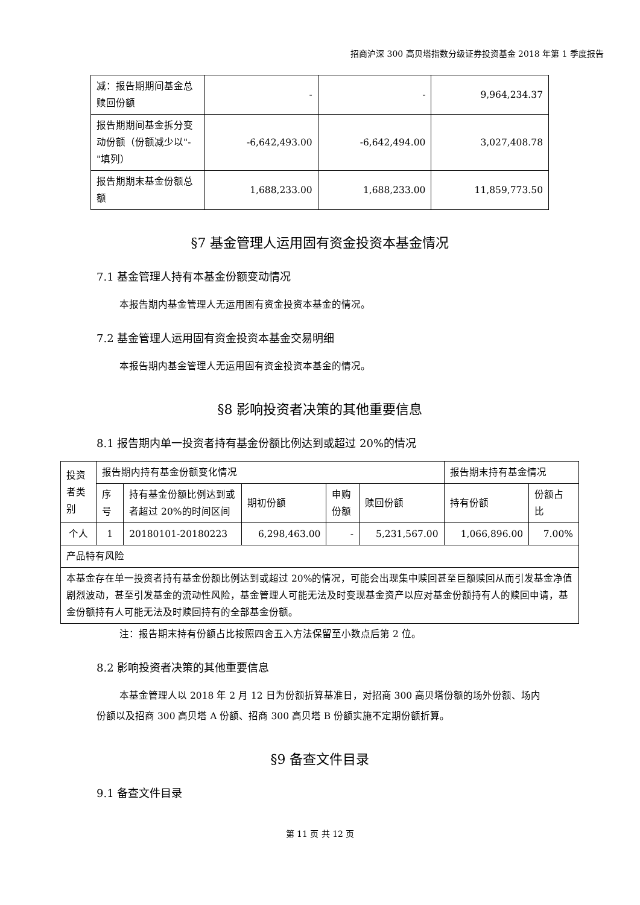招商沪深 300 高贝塔指数分级证券投资基金 2018 年第 1 季度报告
| 减：报告期期间基金总赎回份额 | - | - | 9,964,234.37 |
| 报告期期间基金拆分变动份额（份额减少以"-"填列） | -6,642,493.00 | -6,642,494.00 | 3,027,408.78 |
| 报告期期末基金份额总额 | 1,688,233.00 | 1,688,233.00 | 11,859,773.50 |
§7 基金管理人运用固有资金投资本基金情况
7.1 基金管理人持有本基金份额变动情况
本报告期内基金管理人无运用固有资金投资本基金的情况。
7.2 基金管理人运用固有资金投资本基金交易明细
本报告期内基金管理人无运用固有资金投资本基金的情况。
§8 影响投资者决策的其他重要信息
8.1 报告期内单一投资者持有基金份额比例达到或超过 20%的情况
| 投资者类别 | 报告期内持有基金份额变化情况 | | | | | 报告期末持有基金情况 | |
| | 序号 | 持有基金份额比例达到或者超过 20%的时间区间 | 期初份额 | 申购份额 | 赎回份额 | 持有份额 | 份额占比 |
| 个人 | 1 | 20180101-20180223 | 6,298,463.00 | - | 5,231,567.00 | 1,066,896.00 | 7.00% |
| 产品特有风险 | | | | | | | |
| 本基金存在单一投资者持有基金份额比例达到或超过 20%的情况，可能会出现集中赎回甚至巨额赎回从而引发基金净值剧烈波动，甚至引发基金的流动性风险，基金管理人可能无法及时变现基金资产以应对基金份额持有人的赎回申请，基金份额持有人可能无法及时赎回持有的全部基金份额。 | | | | | | | |
注：报告期末持有份额占比按照四舍五入方法保留至小数点后第 2 位。
8.2 影响投资者决策的其他重要信息
本基金管理人以 2018 年 2 月 12 日为份额折算基准日，对招商 300 高贝塔份额的场外份额、场内份额以及招商 300 高贝塔 A 份额、招商 300 高贝塔 B 份额实施不定期份额折算。
§9 备查文件目录
9.1 备查文件目录
第 11 页 共 12 页